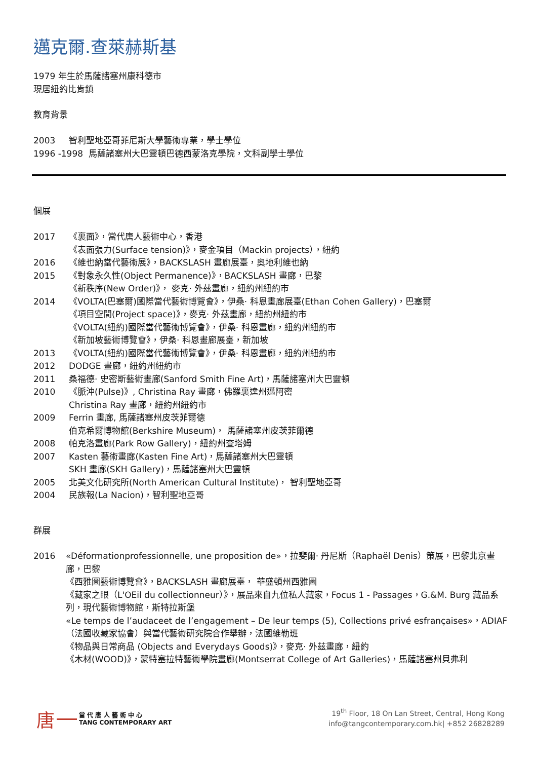邁克爾.查萊赫斯基
1979 年生於馬薩諸塞州康科德市
現居紐約比肯鎮
教育背景
2003 智利聖地亞哥菲尼斯大學藝術專業，學士學位
1996 -1998 馬薩諸塞州大巴靈頓巴德西蒙洛克學院，文科副學士學位
個展
2017 《裏面》，當代唐人藝術中心，香港
《表面張力(Surface tension)》，麥金項目（Mackin projects），紐約
2016 《維也納當代藝術展》，BACKSLASH 畫廊展臺，奧地利維也納
2015 《對象永久性(Object Permanence)》，BACKSLASH 畫廊，巴黎
《新秩序(New Order)》， 麥克· 外茲畫廊，紐約州紐約市
2014 《VOLTA(巴塞爾)國際當代藝術博覽會》，伊桑· 科恩畫廊展臺(Ethan Cohen Gallery)，巴塞爾
《項目空間(Project space)》，麥克· 外茲畫廊，紐約州紐約市
《VOLTA(紐約)國際當代藝術博覽會》，伊桑· 科恩畫廊，紐約州紐約市
《新加坡藝術博覽會》，伊桑· 科恩畫廊展臺，新加坡
2013 《VOLTA(紐約)國際當代藝術博覽會》，伊桑· 科恩畫廊，紐約州紐約市
2012 DODGE 畫廊，紐約州紐約市
2011 桑福德· 史密斯藝術畫廊(Sanford Smith Fine Art)，馬薩諸塞州大巴靈頓
2010 《脈沖(Pulse)》, Christina Ray 畫廊，佛羅裏達州邁阿密
Christina Ray 畫廊，紐約州紐約市
2009 Ferrin 畫廊, 馬薩諸塞州皮茨菲爾德
伯克希爾博物館(Berkshire Museum)， 馬薩諸塞州皮茨菲爾德
2008 帕克洛畫廊(Park Row Gallery)，紐約州查塔姆
2007 Kasten 藝術畫廊(Kasten Fine Art)，馬薩諸塞州大巴靈頓
SKH 畫廊(SKH Gallery)，馬薩諸塞州大巴靈頓
2005 北美文化研究所(North American Cultural Institute)， 智利聖地亞哥
2004 民族報(La Nacion)，智利聖地亞哥
群展
2016 «Déformationprofessionnelle, une proposition de»，拉斐爾· 丹尼斯（Raphaël Denis）策展，巴黎北京畫廊，巴黎
《西雅圖藝術博覽會》，BACKSLASH 畫廊展臺， 華盛頓州西雅圖
《藏家之眼（L'OEil du collectionneur）》，展品來自九位私人藏家，Focus 1 - Passages，G.&M. Burg 藏品系列，現代藝術博物館，斯特拉斯堡
«Le temps de l’audaceet de l’engagement – De leur temps (5), Collections privé esfrançaises»，ADIAF（法國收藏家協會）與當代藝術研究院合作舉辦，法國維勒班
《物品與日常商品 (Objects and Everydays Goods)》，麥克· 外茲畫廊，紐約
《木材(WOOD)》，蒙特塞拉特藝術學院畫廊(Montserrat College of Art Galleries)，馬薩諸塞州貝弗利
唐
當 代 唐 人 藝 術 中 心
TANG CONTEMPORARY ART
19<sup>th</sup> Floor, 18 On Lan Street, Central, Hong Kong
info@tangcontemporary.com.hk| +852 26828289